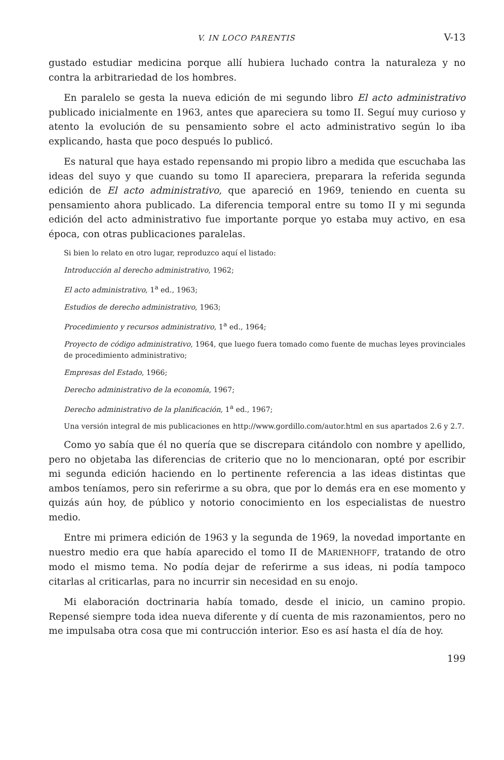V. IN LOCO PARENTIS V-13
gustado estudiar medicina porque allí hubiera luchado contra la naturaleza y no contra la arbitrariedad de los hombres.
En paralelo se gesta la nueva edición de mi segundo libro El acto administrativo publicado inicialmente en 1963, antes que apareciera su tomo II. Seguí muy curioso y atento la evolución de su pensamiento sobre el acto administrativo según lo iba explicando, hasta que poco después lo publicó.
Es natural que haya estado repensando mi propio libro a medida que escuchaba las ideas del suyo y que cuando su tomo II apareciera, preparara la referida segunda edición de El acto administrativo, que apareció en 1969, teniendo en cuenta su pensamiento ahora publicado. La diferencia temporal entre su tomo II y mi segunda edición del acto administrativo fue importante porque yo estaba muy activo, en esa época, con otras publicaciones paralelas.
Si bien lo relato en otro lugar, reproduzco aquí el listado:
Introducción al derecho administrativo, 1962;
El acto administrativo, 1<sup>a</sup> ed., 1963;
Estudios de derecho administrativo, 1963;
Procedimiento y recursos administrativo, 1<sup>a</sup> ed., 1964;
Proyecto de código administrativo, 1964, que luego fuera tomado como fuente de muchas leyes provinciales de procedimiento administrativo;
Empresas del Estado, 1966;
Derecho administrativo de la economía, 1967;
Derecho administrativo de la planificación, 1<sup>a</sup> ed., 1967;
Una versión integral de mis publicaciones en http://www.gordillo.com/autor.html en sus apartados 2.6 y 2.7.
Como yo sabía que él no quería que se discrepara citándolo con nombre y apellido, pero no objetaba las diferencias de criterio que no lo mencionaran, opté por escribir mi segunda edición haciendo en lo pertinente referencia a las ideas distintas que ambos teníamos, pero sin referirme a su obra, que por lo demás era en ese momento y quizás aún hoy, de público y notorio conocimiento en los especialistas de nuestro medio.
Entre mi primera edición de 1963 y la segunda de 1969, la novedad importante en nuestro medio era que había aparecido el tomo II de MARIENHOFF, tratando de otro modo el mismo tema. No podía dejar de referirme a sus ideas, ni podía tampoco citarlas al criticarlas, para no incurrir sin necesidad en su enojo.
Mi elaboración doctrinaria había tomado, desde el inicio, un camino propio. Repensé siempre toda idea nueva diferente y dí cuenta de mis razonamientos, pero no me impulsaba otra cosa que mi contrucción interior. Eso es así hasta el día de hoy.
199